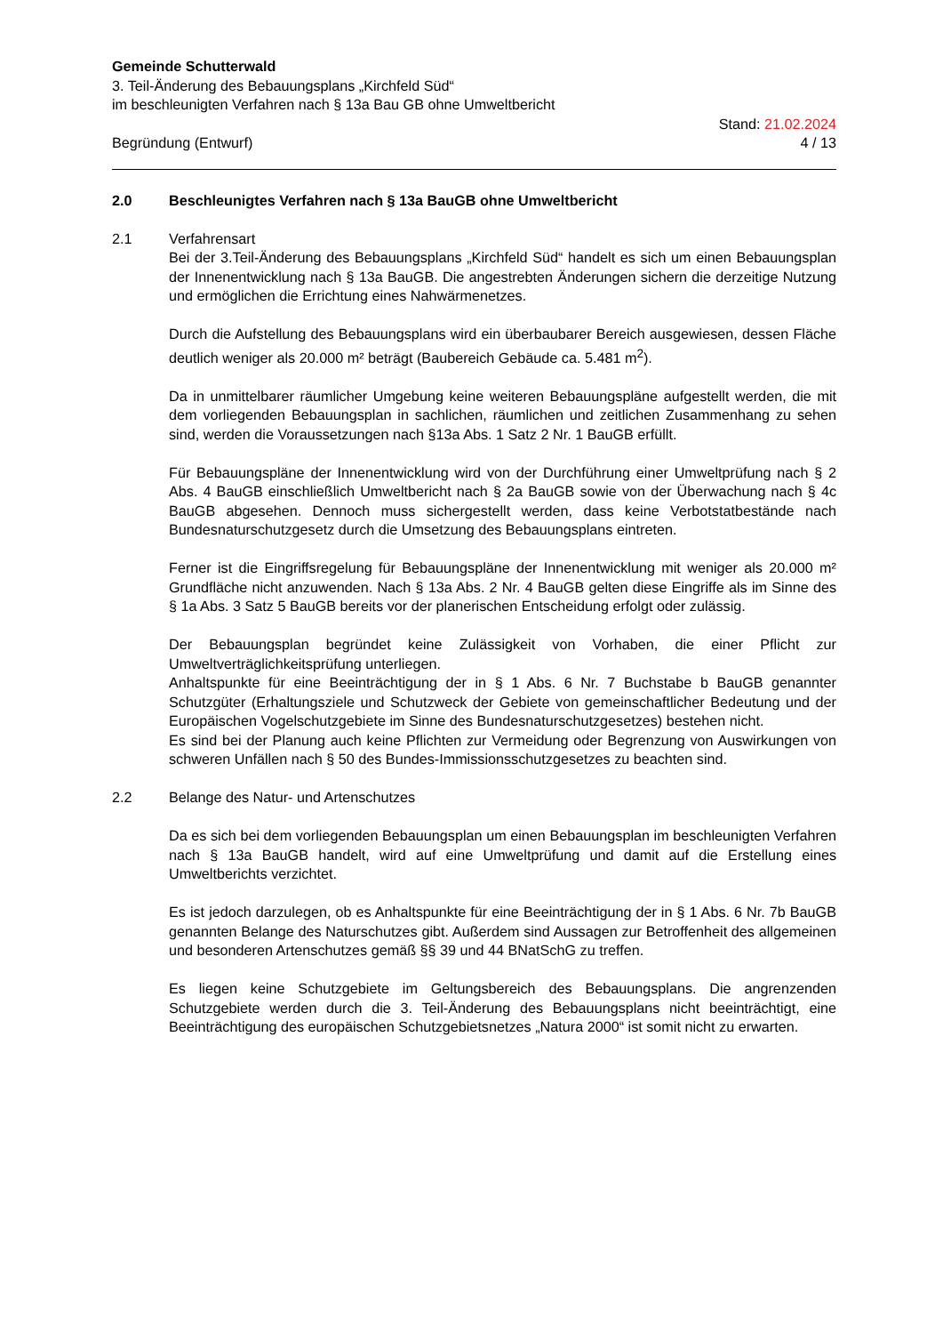Gemeinde Schutterwald
3. Teil-Änderung des Bebauungsplans „Kirchfeld Süd“
im beschleunigten Verfahren nach § 13a Bau GB ohne Umweltbericht
Begründung (Entwurf)
Stand: 21.02.2024
4 / 13
2.0 Beschleunigtes Verfahren nach § 13a BauGB ohne Umweltbericht
2.1 Verfahrensart
Bei der 3.Teil-Änderung des Bebauungsplans „Kirchfeld Süd“ handelt es sich um einen Bebauungsplan der Innenentwicklung nach § 13a BauGB. Die angestrebten Änderungen sichern die derzeitige Nutzung und ermöglichen die Errichtung eines Nahwärmenetzes.
Durch die Aufstellung des Bebauungsplans wird ein überbaubarer Bereich ausgewiesen, dessen Fläche deutlich weniger als 20.000 m² beträgt (Baubereich Gebäude ca. 5.481 m<sup>2</sup>).
Da in unmittelbarer räumlicher Umgebung keine weiteren Bebauungspläne aufgestellt werden, die mit dem vorliegenden Bebauungsplan in sachlichen, räumlichen und zeitlichen Zusammenhang zu sehen sind, werden die Voraussetzungen nach §13a Abs. 1 Satz 2 Nr. 1 BauGB erfüllt.
Für Bebauungspläne der Innenentwicklung wird von der Durchführung einer Umweltprüfung nach § 2 Abs. 4 BauGB einschließlich Umweltbericht nach § 2a BauGB sowie von der Überwachung nach § 4c BauGB abgesehen. Dennoch muss sichergestellt werden, dass keine Verbotstatbestände nach Bundesnaturschutzgesetz durch die Umsetzung des Bebauungsplans eintreten.
Ferner ist die Eingriffsregelung für Bebauungspläne der Innenentwicklung mit weniger als 20.000 m² Grundfläche nicht anzuwenden. Nach § 13a Abs. 2 Nr. 4 BauGB gelten diese Eingriffe als im Sinne des § 1a Abs. 3 Satz 5 BauGB bereits vor der planerischen Entscheidung erfolgt oder zulässig.
Der Bebauungsplan begründet keine Zulässigkeit von Vorhaben, die einer Pflicht zur Umweltverträglichkeitsprüfung unterliegen.
Anhaltspunkte für eine Beeinträchtigung der in § 1 Abs. 6 Nr. 7 Buchstabe b BauGB genannter Schutzgüter (Erhaltungsziele und Schutzweck der Gebiete von gemeinschaftlicher Bedeutung und der Europäischen Vogelschutzgebiete im Sinne des Bundesnaturschutzgesetzes) bestehen nicht.
Es sind bei der Planung auch keine Pflichten zur Vermeidung oder Begrenzung von Auswirkungen von schweren Unfällen nach § 50 des Bundes-Immissionsschutzgesetzes zu beachten sind.
2.2 Belange des Natur- und Artenschutzes
Da es sich bei dem vorliegenden Bebauungsplan um einen Bebauungsplan im beschleunigten Verfahren nach § 13a BauGB handelt, wird auf eine Umweltprüfung und damit auf die Erstellung eines Umweltberichts verzichtet.
Es ist jedoch darzulegen, ob es Anhaltspunkte für eine Beeinträchtigung der in § 1 Abs. 6 Nr. 7b BauGB genannten Belange des Naturschutzes gibt. Außerdem sind Aussagen zur Betroffenheit des allgemeinen und besonderen Artenschutzes gemäß §§ 39 und 44 BNatSchG zu treffen.
Es liegen keine Schutzgebiete im Geltungsbereich des Bebauungsplans. Die angrenzenden Schutzgebiete werden durch die 3. Teil-Änderung des Bebauungsplans nicht beeinträchtigt, eine Beeinträchtigung des europäischen Schutzgebietsnetzes „Natura 2000“ ist somit nicht zu erwarten.